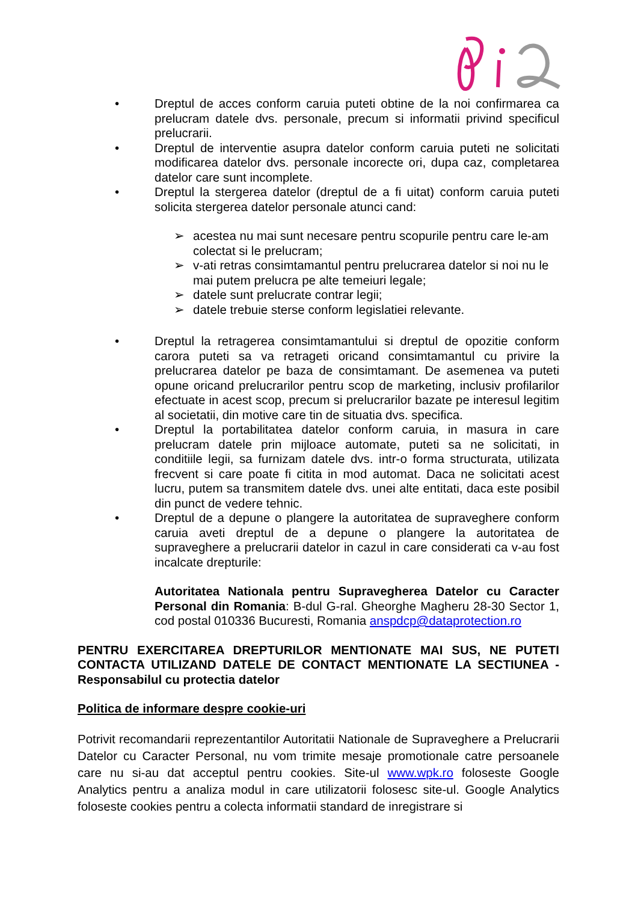• Dreptul de acces conform caruia puteti obtine de la noi confirmarea ca prelucram datele dvs. personale, precum si informatii privind specificul prelucrarii.
• Dreptul de interventie asupra datelor conform caruia puteti ne solicitati modificarea datelor dvs. personale incorecte ori, dupa caz, completarea datelor care sunt incomplete.
• Dreptul la stergerea datelor (dreptul de a fi uitat) conform caruia puteti solicita stergerea datelor personale atunci cand:
➢ acestea nu mai sunt necesare pentru scopurile pentru care le-am colectat si le prelucram;
➢ v-ati retras consimtamantul pentru prelucrarea datelor si noi nu le mai putem prelucra pe alte temeiuri legale;
➢ datele sunt prelucrate contrar legii;
➢ datele trebuie sterse conform legislatiei relevante.
• Dreptul la retragerea consimtamantului si dreptul de opozitie conform carora puteti sa va retrageti oricand consimtamantul cu privire la prelucrarea datelor pe baza de consimtamant. De asemenea va puteti opune oricand prelucrarilor pentru scop de marketing, inclusiv profilarilor efectuate in acest scop, precum si prelucrarilor bazate pe interesul legitim al societatii, din motive care tin de situatia dvs. specifica.
• Dreptul la portabilitatea datelor conform caruia, in masura in care prelucram datele prin mijloace automate, puteti sa ne solicitati, in conditiile legii, sa furnizam datele dvs. intr-o forma structurata, utilizata frecvent si care poate fi citita in mod automat. Daca ne solicitati acest lucru, putem sa transmitem datele dvs. unei alte entitati, daca este posibil din punct de vedere tehnic.
• Dreptul de a depune o plangere la autoritatea de supraveghere conform caruia aveti dreptul de a depune o plangere la autoritatea de supraveghere a prelucrarii datelor in cazul in care considerati ca v-au fost incalcate drepturile:
Autoritatea Nationala pentru Supravegherea Datelor cu Caracter Personal din Romania: B-dul G-ral. Gheorghe Magheru 28-30 Sector 1, cod postal 010336 Bucuresti, Romania anspdcp@dataprotection.ro
PENTRU EXERCITAREA DREPTURILOR MENTIONATE MAI SUS, NE PUTETI CONTACTA UTILIZAND DATELE DE CONTACT MENTIONATE LA SECTIUNEA - Responsabilul cu protectia datelor
Politica de informare despre cookie-uri
Potrivit recomandarii reprezentantilor Autoritatii Nationale de Supraveghere a Prelucrarii Datelor cu Caracter Personal, nu vom trimite mesaje promotionale catre persoanele care nu si-au dat acceptul pentru cookies. Site-ul www.wpk.ro foloseste Google Analytics pentru a analiza modul in care utilizatorii folosesc site-ul. Google Analytics foloseste cookies pentru a colecta informatii standard de inregistrare si